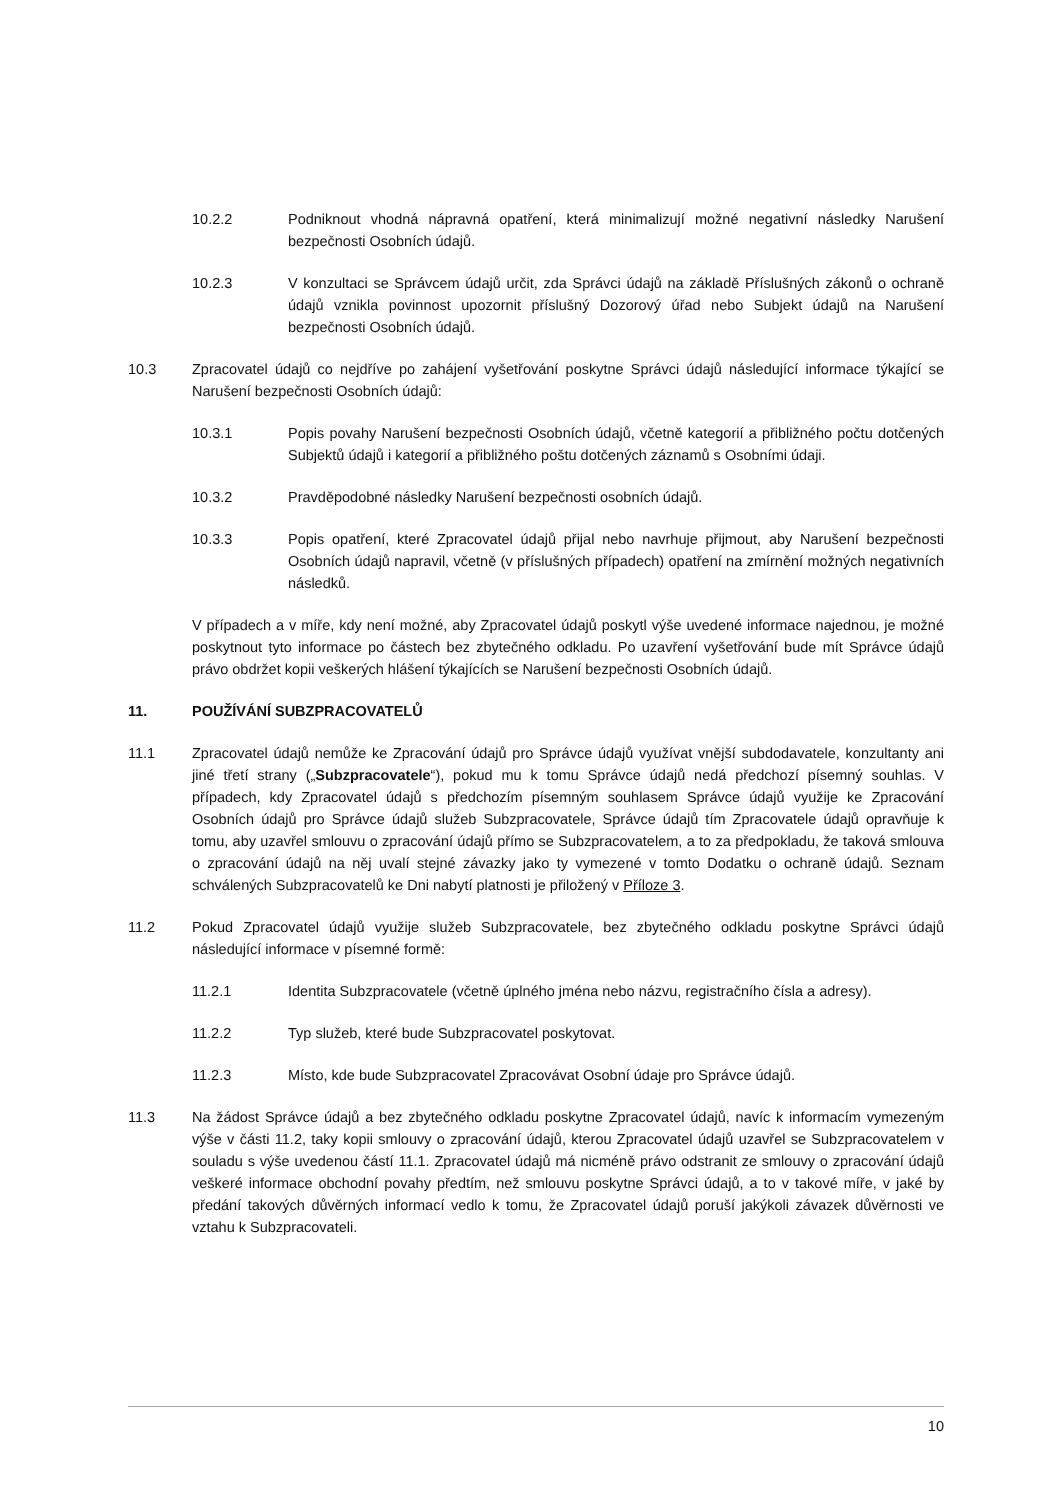10.2.2 Podniknout vhodná nápravná opatření, která minimalizují možné negativní následky Narušení bezpečnosti Osobních údajů.
10.2.3 V konzultaci se Správcem údajů určit, zda Správci údajů na základě Příslušných zákonů o ochraně údajů vznikla povinnost upozornit příslušný Dozorový úřad nebo Subjekt údajů na Narušení bezpečnosti Osobních údajů.
10.3 Zpracovatel údajů co nejdříve po zahájení vyšetřování poskytne Správci údajů následující informace týkající se Narušení bezpečnosti Osobních údajů:
10.3.1 Popis povahy Narušení bezpečnosti Osobních údajů, včetně kategorií a přibližného počtu dotčených Subjektů údajů i kategorií a přibližného poštu dotčených záznamů s Osobními údaji.
10.3.2 Pravděpodobné následky Narušení bezpečnosti osobních údajů.
10.3.3 Popis opatření, které Zpracovatel údajů přijal nebo navrhuje přijmout, aby Narušení bezpečnosti Osobních údajů napravil, včetně (v příslušných případech) opatření na zmírnění možných negativních následků.
V případech a v míře, kdy není možné, aby Zpracovatel údajů poskytl výše uvedené informace najednou, je možné poskytnout tyto informace po částech bez zbytečného odkladu. Po uzavření vyšetřování bude mít Správce údajů právo obdržet kopii veškerých hlášení týkajících se Narušení bezpečnosti Osobních údajů.
11. POUŽÍVÁNÍ SUBZPRACOVATELŮ
11.1 Zpracovatel údajů nemůže ke Zpracování údajů pro Správce údajů využívat vnější subdodavatele, konzultanty ani jiné třetí strany („Subzpracovatele“), pokud mu k tomu Správce údajů nedá předchozí písemný souhlas. V případech, kdy Zpracovatel údajů s předchozím písemným souhlasem Správce údajů využije ke Zpracování Osobních údajů pro Správce údajů služeb Subzpracovatele, Správce údajů tím Zpracovatele údajů opravňuje k tomu, aby uzavřel smlouvu o zpracování údajů přímo se Subzpracovatelem, a to za předpokladu, že taková smlouva o zpracování údajů na něj uvalí stejné závazky jako ty vymezené v tomto Dodatku o ochraně údajů. Seznam schválených Subzpracovatelů ke Dni nabytí platnosti je přiložený v Příloze 3.
11.2 Pokud Zpracovatel údajů využije služeb Subzpracovatele, bez zbytečného odkladu poskytne Správci údajů následující informace v písemné formě:
11.2.1 Identita Subzpracovatele (včetně úplného jména nebo názvu, registračního čísla a adresy).
11.2.2 Typ služeb, které bude Subzpracovatel poskytovat.
11.2.3 Místo, kde bude Subzpracovatel Zpracovávat Osobní údaje pro Správce údajů.
11.3 Na žádost Správce údajů a bez zbytečného odkladu poskytne Zpracovatel údajů, navíc k informacím vymezeným výše v části 11.2, taky kopii smlouvy o zpracování údajů, kterou Zpracovatel údajů uzavřel se Subzpracovatelem v souladu s výše uvedenou částí 11.1. Zpracovatel údajů má nicméně právo odstranit ze smlouvy o zpracování údajů veškeré informace obchodní povahy předtím, než smlouvu poskytne Správci údajů, a to v takové míře, v jaké by předání takových důvěrných informací vedlo k tomu, že Zpracovatel údajů poruší jakýkoli závazek důvěrnosti ve vztahu k Subzpracovateli.
10